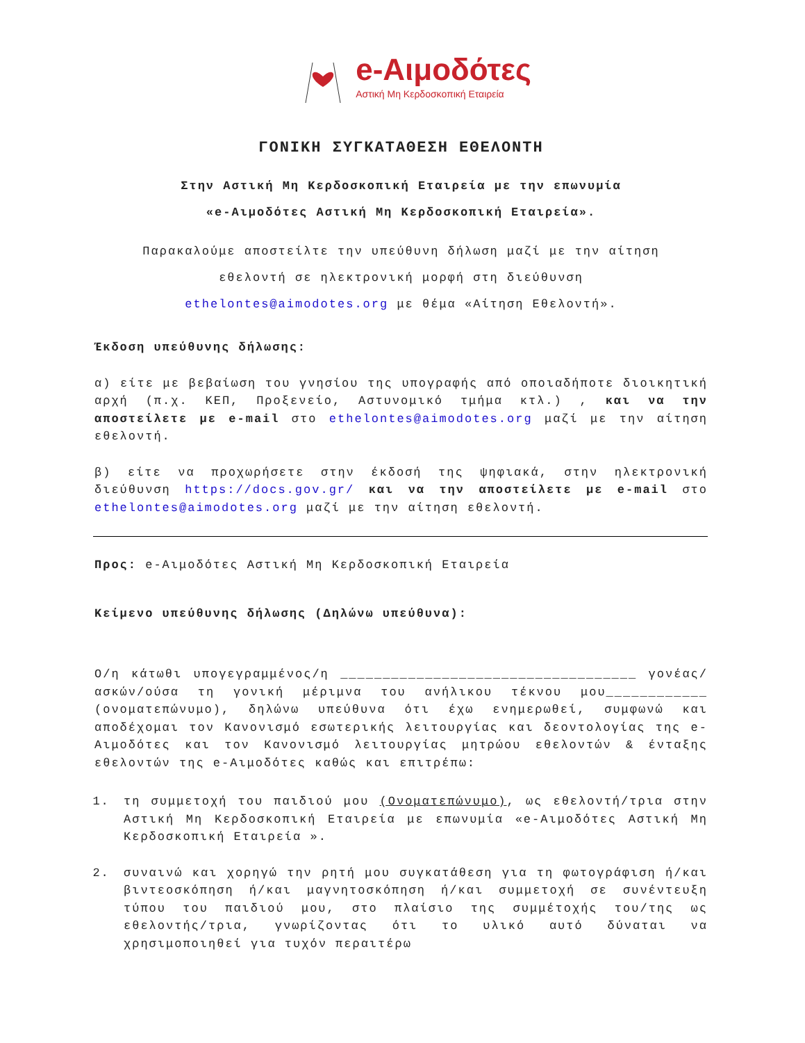e-Αιμοδότες
Αστική Μη Κερδοσκοπική Εταιρεία
ΓΟΝΙΚΗ ΣΥΓΚΑΤΑΘΕΣΗ ΕΘΕΛΟΝΤΗ
Στην Αστική Μη Κερδοσκοπική Εταιρεία με την επωνυμία
«e-Αιμοδότες Αστική Μη Κερδοσκοπική Εταιρεία».
Παρακαλούμε αποστείλτε την υπεύθυνη δήλωση μαζί με την αίτηση
εθελοντή σε ηλεκτρονική μορφή στη διεύθυνση
ethelontes@aimodotes.org με θέμα «Αίτηση Εθελοντή».
Έκδοση υπεύθυνης δήλωσης:
α) είτε με βεβαίωση του γνησίου της υπογραφής από οποιαδήποτε διοικητική αρχή (π.χ. ΚΕΠ, Προξενείο, Αστυνομικό τμήμα κτλ.) , και να την αποστείλετε με e-mail στο ethelontes@aimodotes.org μαζί με την αίτηση εθελοντή.
β) είτε να προχωρήσετε στην έκδοσή της ψηφιακά, στην ηλεκτρονική διεύθυνση https://docs.gov.gr/ και να την αποστείλετε με e-mail στο ethelontes@aimodotes.org μαζί με την αίτηση εθελοντή.
Προς: e-Αιμοδότες Αστική Μη Κερδοσκοπική Εταιρεία
Κείμενο υπεύθυνης δήλωσης (Δηλώνω υπεύθυνα):
Ο/η κάτωθι υπογεγραμμένος/η ___________________________________ γονέας/ασκών/ούσα τη γονική μέριμνα του ανήλικου τέκνου μου____________ (ονοματεπώνυμο), δηλώνω υπεύθυνα ότι έχω ενημερωθεί, συμφωνώ και αποδέχομαι τον Κανονισμό εσωτερικής λειτουργίας και δεοντολογίας της e-Αιμοδότες και τον Κανονισμό λειτουργίας μητρώου εθελοντών & ένταξης εθελοντών της e-Αιμοδότες καθώς και επιτρέπω:
1. τη συμμετοχή του παιδιού μου (Ονοματεπώνυμο), ως εθελοντή/τρια στην Αστική Μη Κερδοσκοπική Εταιρεία με επωνυμία «e-Αιμοδότες Αστική Μη Κερδοσκοπική Εταιρεία ».
2. συναινώ και χορηγώ την ρητή μου συγκατάθεση για τη φωτογράφιση ή/και βιντεοσκόπηση ή/και μαγνητοσκόπηση ή/και συμμετοχή σε συνέντευξη τύπου του παιδιού μου, στο πλαίσιο της συμμέτοχής του/της ως εθελοντής/τρια, γνωρίζοντας ότι το υλικό αυτό δύναται να χρησιμοποιηθεί για τυχόν περαιτέρω